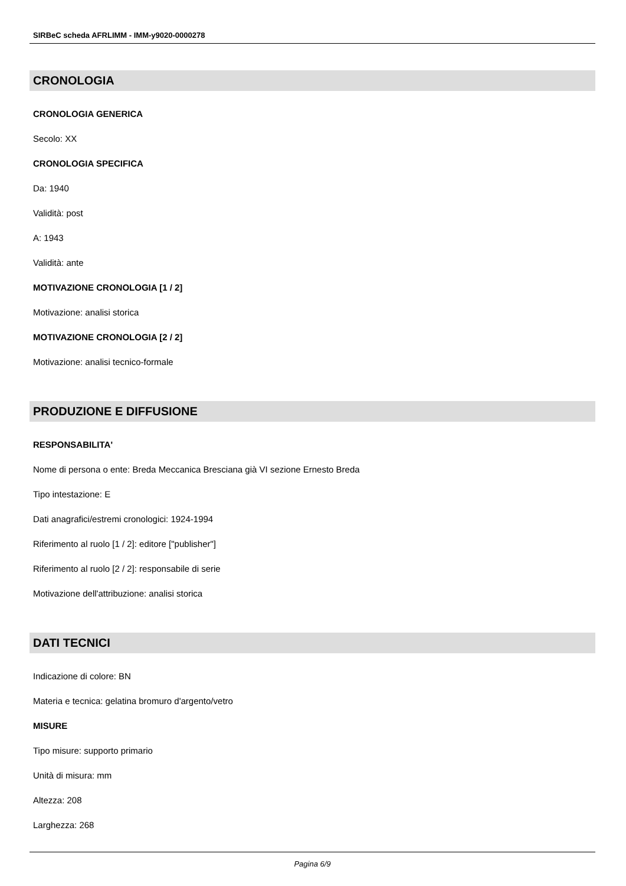SIRBeC scheda AFRLIMM - IMM-y9020-0000278
CRONOLOGIA
CRONOLOGIA GENERICA
Secolo: XX
CRONOLOGIA SPECIFICA
Da: 1940
Validità: post
A: 1943
Validità: ante
MOTIVAZIONE CRONOLOGIA [1 / 2]
Motivazione: analisi storica
MOTIVAZIONE CRONOLOGIA [2 / 2]
Motivazione: analisi tecnico-formale
PRODUZIONE E DIFFUSIONE
RESPONSABILITA'
Nome di persona o ente: Breda Meccanica Bresciana già VI sezione Ernesto Breda
Tipo intestazione: E
Dati anagrafici/estremi cronologici: 1924-1994
Riferimento al ruolo [1 / 2]: editore ["publisher"]
Riferimento al ruolo [2 / 2]: responsabile di serie
Motivazione dell'attribuzione: analisi storica
DATI TECNICI
Indicazione di colore: BN
Materia e tecnica: gelatina bromuro d'argento/vetro
MISURE
Tipo misure: supporto primario
Unità di misura: mm
Altezza: 208
Larghezza: 268
Pagina 6/9